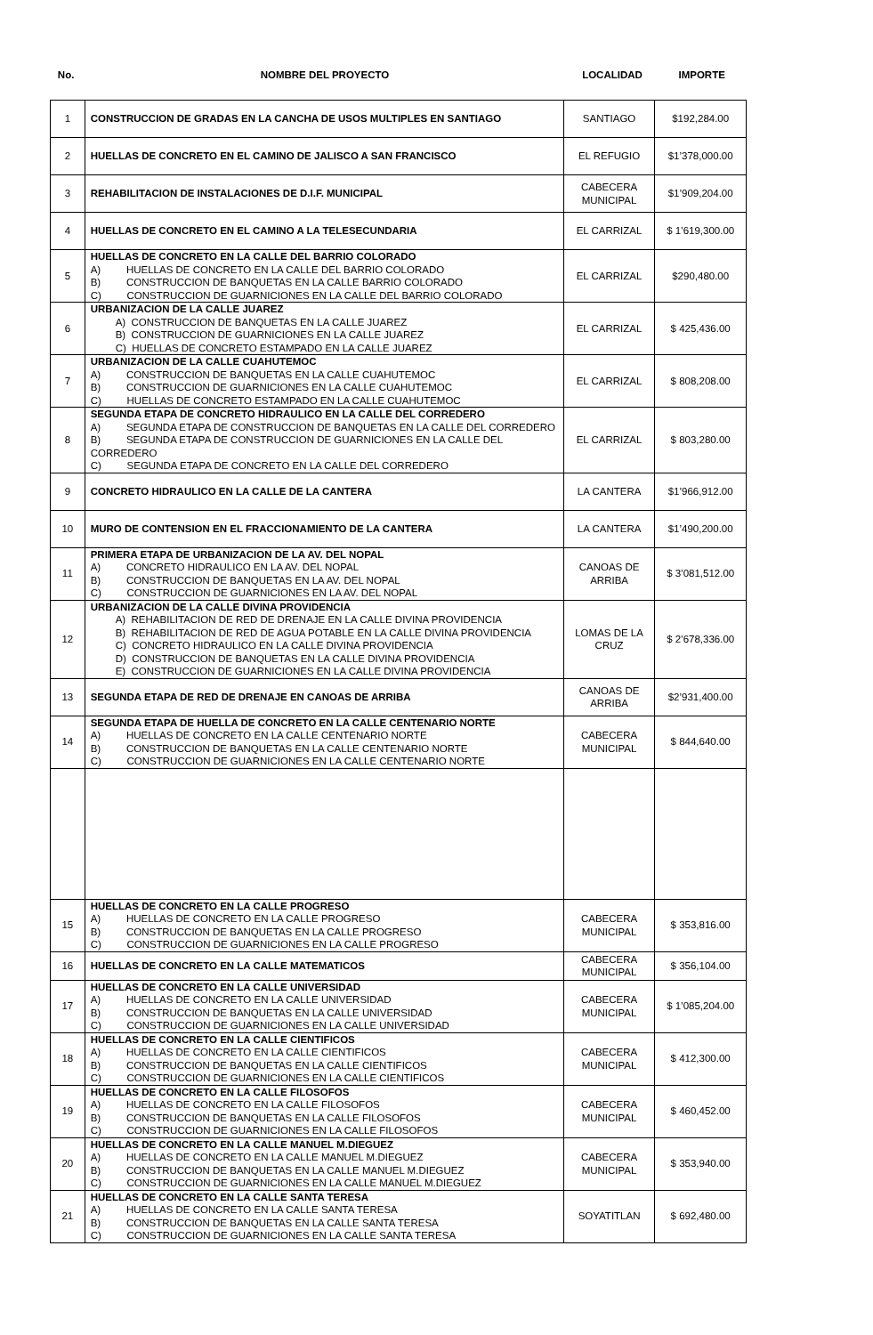| No. | NOMBRE DEL PROYECTO | LOCALIDAD | IMPORTE |
| --- | --- | --- | --- |
| 1 | CONSTRUCCION DE GRADAS EN LA CANCHA DE USOS MULTIPLES EN SANTIAGO | SANTIAGO | $192,284.00 |
| 2 | HUELLAS DE CONCRETO EN EL CAMINO DE JALISCO A SAN FRANCISCO | EL REFUGIO | $1’378,000.00 |
| 3 | REHABILITACION DE INSTALACIONES DE D.I.F. MUNICIPAL | CABECERA MUNICIPAL | $1’909,204.00 |
| 4 | HUELLAS DE CONCRETO EN EL CAMINO A LA TELESECUNDARIA | EL CARRIZAL | $ 1’619,300.00 |
| 5 | HUELLAS DE CONCRETO EN LA CALLE DEL BARRIO COLORADO A) HUELLAS DE CONCRETO EN LA CALLE DEL BARRIO COLORADO B) CONSTRUCCION DE BANQUETAS EN LA CALLE BARRIO COLORADO C) CONSTRUCCION DE GUARNICIONES EN LA CALLE DEL BARRIO COLORADO | EL CARRIZAL | $290,480.00 |
| 6 | URBANIZACION DE LA CALLE JUAREZ A) CONSTRUCCION DE BANQUETAS EN LA CALLE JUAREZ B) CONSTRUCCION DE GUARNICIONES EN LA CALLE JUAREZ C) HUELLAS DE CONCRETO ESTAMPADO EN LA CALLE JUAREZ | EL CARRIZAL | $ 425,436.00 |
| 7 | URBANIZACION DE LA CALLE CUAHUTEMOC A) CONSTRUCCION DE BANQUETAS EN LA CALLE CUAHUTEMOC B) CONSTRUCCION DE GUARNICIONES EN LA CALLE CUAHUTEMOC C) HUELLAS DE CONCRETO ESTAMPADO EN LA CALLE CUAHUTEMOC | EL CARRIZAL | $ 808,208.00 |
| 8 | SEGUNDA ETAPA DE CONCRETO HIDRAULICO EN LA CALLE DEL CORREDERO A) SEGUNDA ETAPA DE CONSTRUCCION DE BANQUETAS EN LA CALLE DEL CORREDERO B) SEGUNDA ETAPA DE CONSTRUCCION DE GUARNICIONES EN LA CALLE DEL CORREDERO C) SEGUNDA ETAPA DE CONCRETO EN LA CALLE DEL CORREDERO | EL CARRIZAL | $ 803,280.00 |
| 9 | CONCRETO HIDRAULICO EN LA CALLE DE LA CANTERA | LA CANTERA | $1’966,912.00 |
| 10 | MURO DE CONTENSION EN EL FRACCIONAMIENTO DE LA CANTERA | LA CANTERA | $1’490,200.00 |
| 11 | PRIMERA ETAPA DE URBANIZACION DE LA AV. DEL NOPAL A) CONCRETO HIDRAULICO EN LA AV. DEL NOPAL B) CONSTRUCCION DE BANQUETAS EN LA AV. DEL NOPAL C) CONSTRUCCION DE GUARNICIONES EN LA AV. DEL NOPAL | CANOAS DE ARRIBA | $ 3’081,512.00 |
| 12 | URBANIZACION DE LA CALLE DIVINA PROVIDENCIA A) REHABILITACION DE RED DE DRENAJE EN LA CALLE DIVINA PROVIDENCIA B) REHABILITACION DE RED DE AGUA POTABLE EN LA CALLE DIVINA PROVIDENCIA C) CONCRETO HIDRAULICO EN LA CALLE DIVINA PROVIDENCIA D) CONSTRUCCION DE BANQUETAS EN LA CALLE DIVINA PROVIDENCIA E) CONSTRUCCION DE GUARNICIONES EN LA CALLE DIVINA PROVIDENCIA | LOMAS DE LA CRUZ | $ 2’678,336.00 |
| 13 | SEGUNDA ETAPA DE RED DE DRENAJE EN CANOAS DE ARRIBA | CANOAS DE ARRIBA | $2’931,400.00 |
| 14 | SEGUNDA ETAPA DE HUELLA DE CONCRETO EN LA CALLE CENTENARIO NORTE A) HUELLAS DE CONCRETO EN LA CALLE CENTENARIO NORTE B) CONSTRUCCION DE BANQUETAS EN LA CALLE CENTENARIO NORTE C) CONSTRUCCION DE GUARNICIONES EN LA CALLE CENTENARIO NORTE | CABECERA MUNICIPAL | $ 844,640.00 |
| 15 | HUELLAS DE CONCRETO EN LA CALLE PROGRESO A) HUELLAS DE CONCRETO EN LA CALLE PROGRESO B) CONSTRUCCION DE BANQUETAS EN LA CALLE PROGRESO C) CONSTRUCCION DE GUARNICIONES EN LA CALLE PROGRESO | CABECERA MUNICIPAL | $ 353,816.00 |
| 16 | HUELLAS DE CONCRETO EN LA CALLE MATEMATICOS | CABECERA MUNICIPAL | $ 356,104.00 |
| 17 | HUELLAS DE CONCRETO EN LA CALLE UNIVERSIDAD A) HUELLAS DE CONCRETO EN LA CALLE UNIVERSIDAD B) CONSTRUCCION DE BANQUETAS EN LA CALLE UNIVERSIDAD C) CONSTRUCCION DE GUARNICIONES EN LA CALLE UNIVERSIDAD | CABECERA MUNICIPAL | $ 1’085,204.00 |
| 18 | HUELLAS DE CONCRETO EN LA CALLE CIENTIFICOS A) HUELLAS DE CONCRETO EN LA CALLE CIENTIFICOS B) CONSTRUCCION DE BANQUETAS EN LA CALLE CIENTIFICOS C) CONSTRUCCION DE GUARNICIONES EN LA CALLE CIENTIFICOS | CABECERA MUNICIPAL | $ 412,300.00 |
| 19 | HUELLAS DE CONCRETO EN LA CALLE FILOSOFOS A) HUELLAS DE CONCRETO EN LA CALLE FILOSOFOS B) CONSTRUCCION DE BANQUETAS EN LA CALLE FILOSOFOS C) CONSTRUCCION DE GUARNICIONES EN LA CALLE FILOSOFOS | CABECERA MUNICIPAL | $ 460,452.00 |
| 20 | HUELLAS DE CONCRETO EN LA CALLE MANUEL M.DIEGUEZ A) HUELLAS DE CONCRETO EN LA CALLE MANUEL M.DIEGUEZ B) CONSTRUCCION DE BANQUETAS EN LA CALLE MANUEL M.DIEGUEZ C) CONSTRUCCION DE GUARNICIONES EN LA CALLE MANUEL M.DIEGUEZ | CABECERA MUNICIPAL | $ 353,940.00 |
| 21 | HUELLAS DE CONCRETO EN LA CALLE SANTA TERESA A) HUELLAS DE CONCRETO EN LA CALLE SANTA TERESA B) CONSTRUCCION DE BANQUETAS EN LA CALLE SANTA TERESA C) CONSTRUCCION DE GUARNICIONES EN LA CALLE SANTA TERESA | SOYATITLAN | $ 692,480.00 |